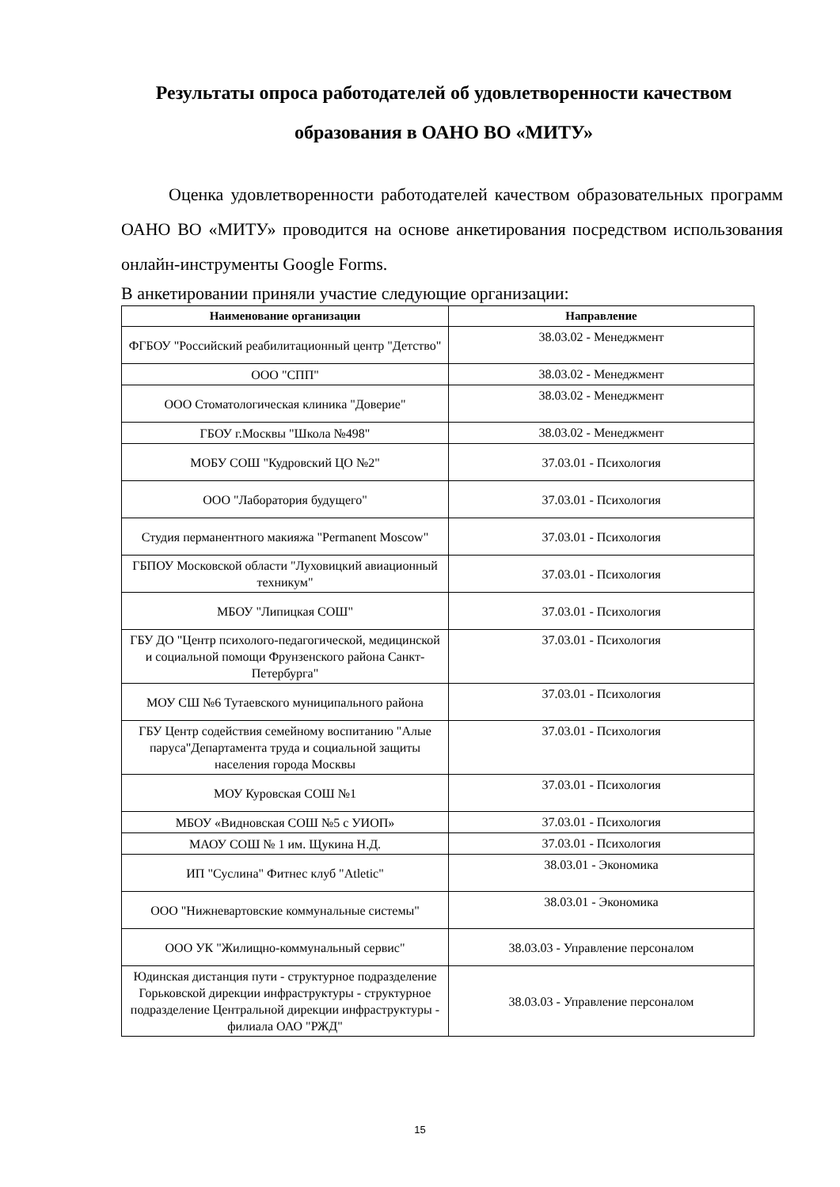Результаты опроса работодателей об удовлетворенности качеством образования в ОАНО ВО «МИТУ»
Оценка удовлетворенности работодателей качеством образовательных программ ОАНО ВО «МИТУ» проводится на основе анкетирования посредством использования онлайн-инструменты Google Forms.
В анкетировании приняли участие следующие организации:
| Наименование организации | Направление |
| --- | --- |
| ФГБОУ "Российский реабилитационный центр "Детство" | 38.03.02 - Менеджмент |
| ООО "СПП" | 38.03.02 - Менеджмент |
| ООО Стоматологическая клиника "Доверие" | 38.03.02 - Менеджмент |
| ГБОУ г.Москвы "Школа №498" | 38.03.02 - Менеджмент |
| МОБУ СОШ "Кудровский ЦО №2" | 37.03.01 - Психология |
| ООО "Лаборатория будущего" | 37.03.01 - Психология |
| Студия перманентного макияжа "Permanent Moscow" | 37.03.01 - Психология |
| ГБПОУ Московской области "Луховицкий авиационный техникум" | 37.03.01 - Психология |
| МБОУ "Липицкая СОШ" | 37.03.01 - Психология |
| ГБУ ДО "Центр психолого-педагогической, медицинской и социальной помощи Фрунзенского района Санкт-Петербурга" | 37.03.01 - Психология |
| МОУ СШ №6 Тутаевского муниципального района | 37.03.01 - Психология |
| ГБУ Центр содействия семейному воспитанию "Алые паруса"Департамента труда и социальной защиты населения города Москвы | 37.03.01 - Психология |
| МОУ Куровская СОШ №1 | 37.03.01 - Психология |
| МБОУ «Видновская СОШ №5 с УИОП» | 37.03.01 - Психология |
| МАОУ СОШ № 1 им. Щукина Н.Д. | 37.03.01 - Психология |
| ИП "Суслина" Фитнес клуб "Atletic" | 38.03.01 - Экономика |
| ООО "Нижневартовские коммунальные системы" | 38.03.01 - Экономика |
| ООО УК "Жилищно-коммунальный сервис" | 38.03.03 - Управление персоналом |
| Юдинская дистанция пути - структурное подразделение Горьковской дирекции инфраструктуры - структурное подразделение Центральной дирекции инфраструктуры - филиала ОАО "РЖД" | 38.03.03 - Управление персоналом |
15